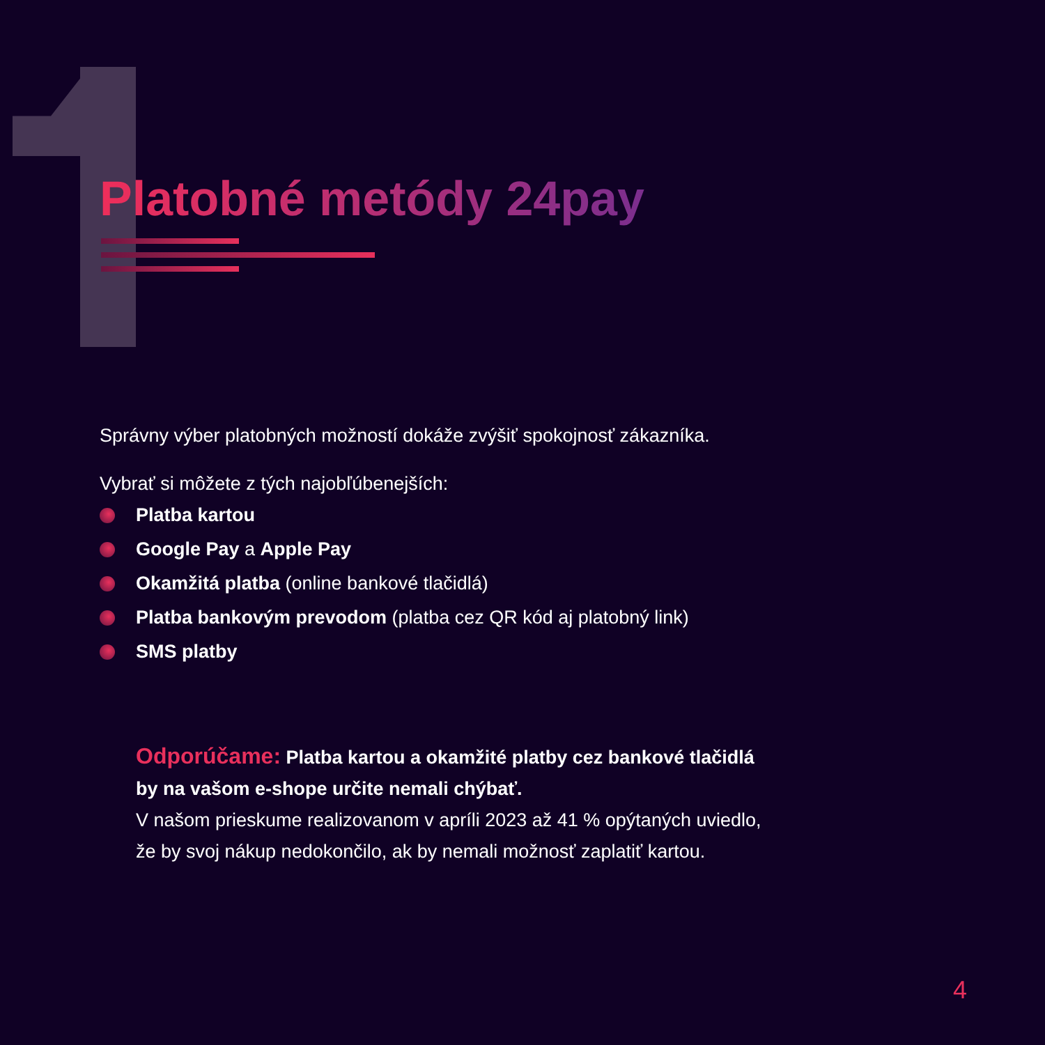Platobné metódy 24pay
Správny výber platobných možností dokáže zvýšiť spokojnosť zákazníka.
Vybrať si môžete z tých najobľúbenejších:
Platba kartou
Google Pay a Apple Pay
Okamžitá platba (online bankové tlačidlá)
Platba bankovým prevodom (platba cez QR kód aj platobný link)
SMS platby
Odporúčame: Platba kartou a okamžité platby cez bankové tlačidlá
by na vašom e-shope určite nemali chýbať.
V našom prieskume realizovanom v apríli 2023 až 41 % opýtaných uviedlo,
že by svoj nákup nedokončilo, ak by nemali možnosť zaplatiť kartou.
4